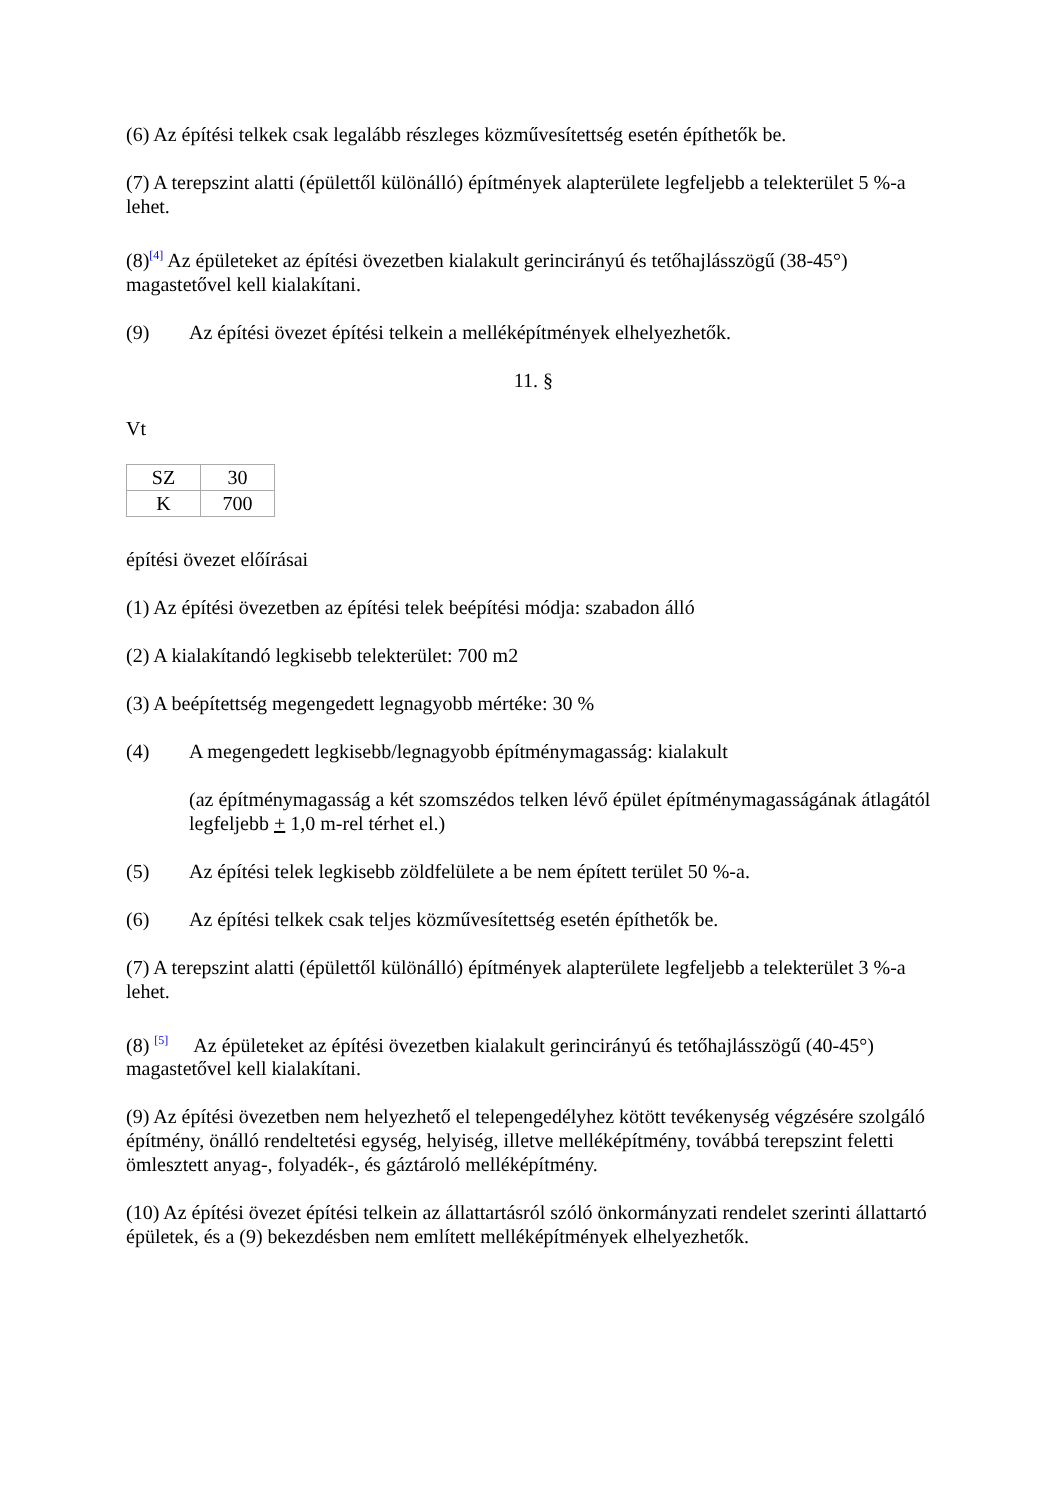(6) Az építési telkek csak legalább részleges közművesítettség esetén építhetők be.
(7) A terepszint alatti (épülettől különálló) építmények alapterülete legfeljebb a telekterület 5 %-a lehet.
(8)<sup>[4]</sup> Az épületeket az építési övezetben kialakult gerincirányú és tetőhajlásszögű (38-45°) magastetővel kell kialakítani.
(9) Az építési övezet építési telkein a melléképítmények elhelyezhetők.
11. §
Vt
| SZ | 30 |
| K | 700 |
építési övezet előírásai
(1) Az építési övezetben az építési telek beépítési módja: szabadon álló
(2) A kialakítandó legkisebb telekterület: 700 m2
(3) A beépítettség megengedett legnagyobb mértéke: 30 %
(4) A megengedett legkisebb/legnagyobb építménymagasság: kialakult
(az építménymagasság a két szomszédos telken lévő épület építménymagasságának átlagától legfeljebb + 1,0 m-rel térhet el.)
(5) Az építési telek legkisebb zöldfelülete a be nem épített terület 50 %-a.
(6) Az építési telkek csak teljes közművesítettség esetén építhetők be.
(7) A terepszint alatti (épülettől különálló) építmények alapterülete legfeljebb a telekterület 3 %-a lehet.
(8) <sup>[5]</sup> Az épületeket az építési övezetben kialakult gerincirányú és tetőhajlásszögű (40-45°) magastetővel kell kialakítani.
(9) Az építési övezetben nem helyezhető el telepengedélyhez kötött tevékenység végzésére szolgáló építmény, önálló rendeltetési egység, helyiség, illetve melléképítmény, továbbá terepszint feletti ömlesztett anyag-, folyadék-, és gáztároló melléképítmény.
(10) Az építési övezet építési telkein az állattartásról szóló önkormányzati rendelet szerinti állattartó épületek, és a (9) bekezdésben nem említett melléképítmények elhelyezhetők.